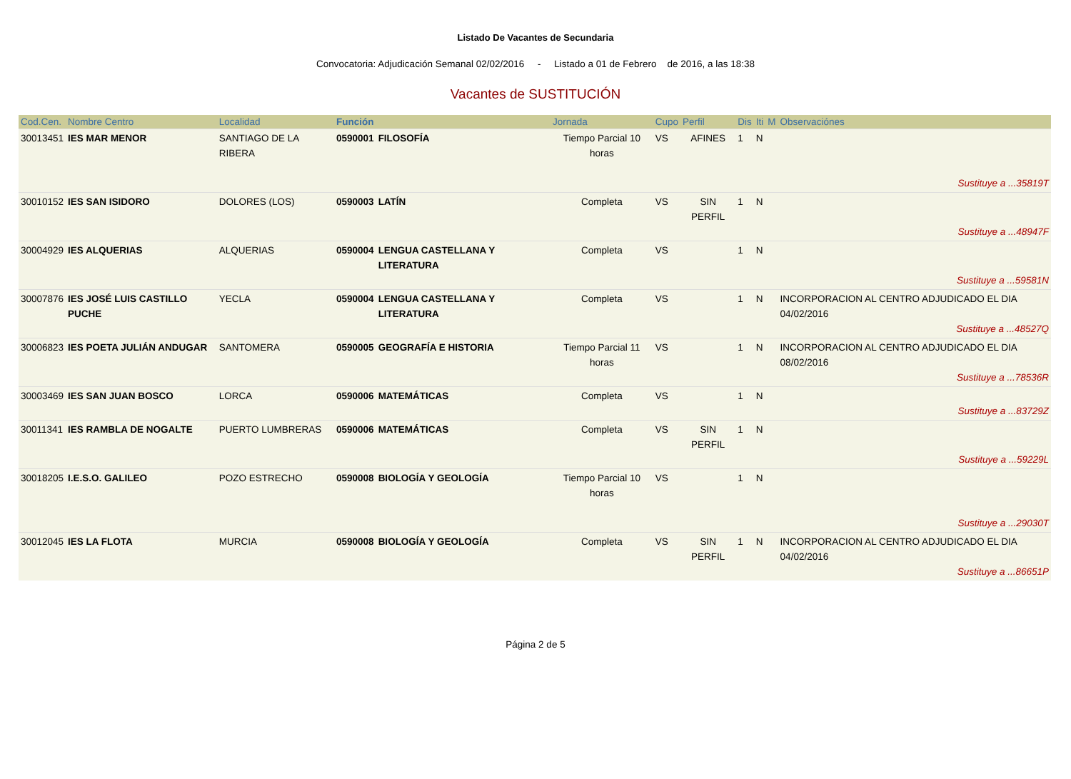Listado De Vacantes de Secundaria
Convocatoria: Adjudicación Semanal 02/02/2016 - Listado a 01 de Febrero de 2016, a las 18:38
Vacantes de SUSTITUCIÓN
| Cod.Cen. | Nombre Centro | Localidad | Función | | Jornada | Cupo | Perfil | Dis | Iti | M | Observaciónes |
| --- | --- | --- | --- | --- | --- | --- | --- | --- | --- | --- | --- |
| 30013451 | IES MAR MENOR | SANTIAGO DE LA RIBERA | 0590001 | FILOSOFÍA | Tiempo Parcial 10 horas | VS | AFINES | 1 | N | | Sustituye a ...35819T |
| 30010152 | IES SAN ISIDORO | DOLORES (LOS) | 0590003 | LATÍN | Completa | VS | SIN PERFIL | 1 | N | | Sustituye a ...48947F |
| 30004929 | IES ALQUERIAS | ALQUERIAS | 0590004 | LENGUA CASTELLANA Y LITERATURA | Completa | VS | | 1 | N | | Sustituye a ...59581N |
| 30007876 | IES JOSÉ LUIS CASTILLO PUCHE | YECLA | 0590004 | LENGUA CASTELLANA Y LITERATURA | Completa | VS | | 1 | N | | INCORPORACION AL CENTRO ADJUDICADO EL DIA 04/02/2016 Sustituye a ...48527Q |
| 30006823 | IES POETA JULIÁN ANDUGAR | SANTOMERA | 0590005 | GEOGRAFÍA E HISTORIA | Tiempo Parcial 11 horas | VS | | 1 | N | | INCORPORACION AL CENTRO ADJUDICADO EL DIA 08/02/2016 Sustituye a ...78536R |
| 30003469 | IES SAN JUAN BOSCO | LORCA | 0590006 | MATEMÁTICAS | Completa | VS | | 1 | N | | Sustituye a ...83729Z |
| 30011341 | IES RAMBLA DE NOGALTE | PUERTO LUMBRERAS | 0590006 | MATEMÁTICAS | Completa | VS | SIN PERFIL | 1 | N | | Sustituye a ...59229L |
| 30018205 | I.E.S.O. GALILEO | POZO ESTRECHO | 0590008 | BIOLOGÍA Y GEOLOGÍA | Tiempo Parcial 10 horas | VS | | 1 | N | | Sustituye a ...29030T |
| 30012045 | IES LA FLOTA | MURCIA | 0590008 | BIOLOGÍA Y GEOLOGÍA | Completa | VS | SIN PERFIL | 1 | N | | INCORPORACION AL CENTRO ADJUDICADO EL DIA 04/02/2016 Sustituye a ...86651P |
Página 2 de 5